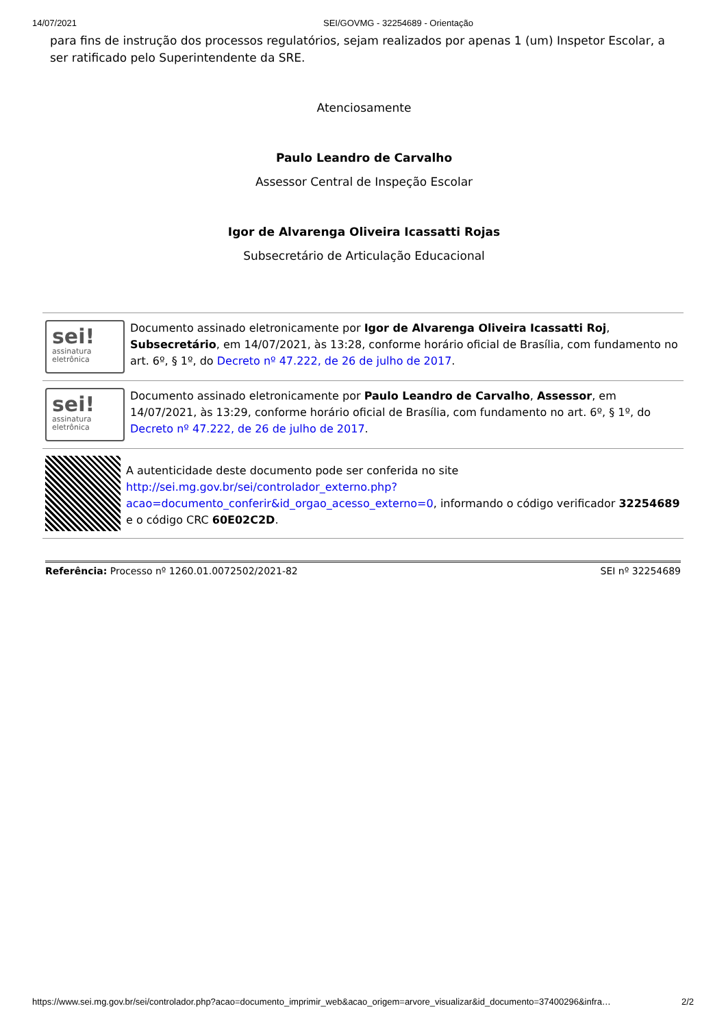14/07/2021 SEI/GOVMG - 32254689 - Orientação
para fins de instrução dos processos regulatórios, sejam realizados por apenas 1 (um) Inspetor Escolar, a ser ratificado pelo Superintendente da SRE.
Atenciosamente
Paulo Leandro de Carvalho
Assessor Central de Inspeção Escolar
Igor de Alvarenga Oliveira Icassatti Rojas
Subsecretário de Articulação Educacional
sei!
assinatura
eletrônica
Documento assinado eletronicamente por Igor de Alvarenga Oliveira Icassatti Roj, Subsecretário, em 14/07/2021, às 13:28, conforme horário oficial de Brasília, com fundamento no art. 6º, § 1º, do Decreto nº 47.222, de 26 de julho de 2017.
sei!
assinatura
eletrônica
Documento assinado eletronicamente por Paulo Leandro de Carvalho, Assessor, em 14/07/2021, às 13:29, conforme horário oficial de Brasília, com fundamento no art. 6º, § 1º, do Decreto nº 47.222, de 26 de julho de 2017.
A autenticidade deste documento pode ser conferida no site http://sei.mg.gov.br/sei/controlador_externo.php?acao=documento_conferir&id_orgao_acesso_externo=0, informando o código verificador 32254689 e o código CRC 60E02C2D.
Referência: Processo nº 1260.01.0072502/2021-82 SEI nº 32254689
https://www.sei.mg.gov.br/sei/controlador.php?acao=documento_imprimir_web&acao_origem=arvore_visualizar&id_documento=37400296&infra… 2/2